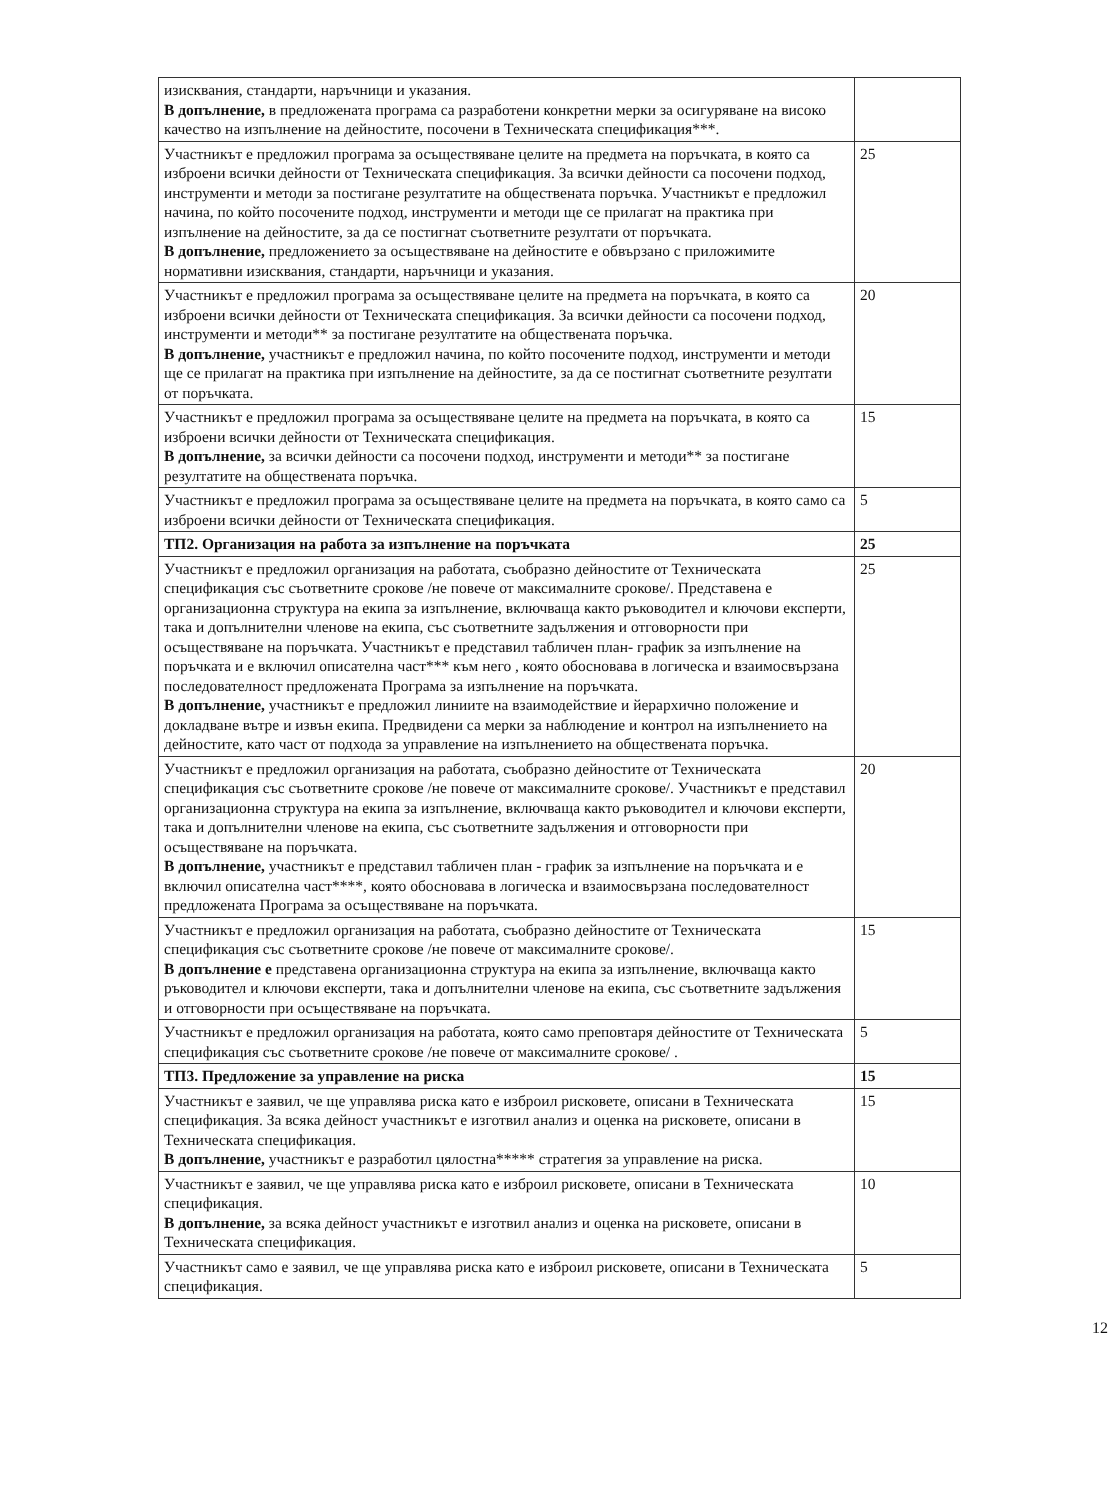| изисквания, стандарти, наръчници и указания. В допълнение, в предложената програма са разработени конкретни мерки за осигуряване на високо качество на изпълнение на дейностите, посочени в Техническата спецификация***. | |
| Участникът е предложил програма за осъществяване целите на предмета на поръчката, в която са изброени всички дейности от Техническата спецификация. За всички дейности са посочени подход, инструменти и методи за постигане резултатите на обществената поръчка. Участникът е предложил начина, по който посочените подход, инструменти и методи ще се прилагат на практика при изпълнение на дейностите, за да се постигнат съответните резултати от поръчката. В допълнение, предложението за осъществяване на дейностите е обвързано с приложимите нормативни изисквания, стандарти, наръчници и указания. | 25 |
| Участникът е предложил програма за осъществяване целите на предмета на поръчката, в която са изброени всички дейности от Техническата спецификация. За всички дейности са посочени подход, инструменти и методи** за постигане резултатите на обществената поръчка. В допълнение, участникът е предложил начина, по който посочените подход, инструменти и методи ще се прилагат на практика при изпълнение на дейностите, за да се постигнат съответните резултати от поръчката. | 20 |
| Участникът е предложил програма за осъществяване целите на предмета на поръчката, в която са изброени всички дейности от Техническата спецификация. В допълнение, за всички дейности са посочени подход, инструменти и методи** за постигане резултатите на обществената поръчка. | 15 |
| Участникът е предложил програма за осъществяване целите на предмета на поръчката, в която само са изброени всички дейности от Техническата спецификация. | 5 |
| ТП2. Организация на работа за изпълнение на поръчката | 25 |
| Участникът е предложил организация на работата, съобразно дейностите от Техническата спецификация със съответните срокове /не повече от максималните срокове/. Представена е организационна структура на екипа за изпълнение, включваща както ръководител и ключови експерти, така и допълнителни членове на екипа, със съответните задължения и отговорности при осъществяване на поръчката. Участникът е представил табличен план- график за изпълнение на поръчката и е включил описателна част*** към него , която обосновава в логическа и взаимосвързана последователност предложената Програма за изпълнение на поръчката. В допълнение, участникът е предложил линиите на взаимодействие и йерархично положение и докладване вътре и извън екипа. Предвидени са мерки за наблюдение и контрол на изпълнението на дейностите, като част от подхода за управление на изпълнението на обществената поръчка. | 25 |
| Участникът е предложил организация на работата, съобразно дейностите от Техническата спецификация със съответните срокове /не повече от максималните срокове/. Участникът е представил организационна структура на екипа за изпълнение, включваща както ръководител и ключови експерти, така и допълнителни членове на екипа, със съответните задължения и отговорности при осъществяване на поръчката. В допълнение, участникът е представил табличен план - график за изпълнение на поръчката и е включил описателна част****, която обосновава в логическа и взаимосвързана последователност предложената Програма за осъществяване на поръчката. | 20 |
| Участникът е предложил организация на работата, съобразно дейностите от Техническата спецификация със съответните срокове /не повече от максималните срокове/. В допълнение е представена организационна структура на екипа за изпълнение, включваща както ръководител и ключови експерти, така и допълнителни членове на екипа, със съответните задължения и отговорности при осъществяване на поръчката. | 15 |
| Участникът е предложил организация на работата, която само преповтаря дейностите от Техническата спецификация със съответните срокове /не повече от максималните срокове/ . | 5 |
| ТП3. Предложение за управление на риска | 15 |
| Участникът е заявил, че ще управлява риска като е изброил рисковете, описани в Техническата спецификация. За всяка дейност участникът е изготвил анализ и оценка на рисковете, описани в Техническата спецификация. В допълнение, участникът е разработил цялостна***** стратегия за управление на риска. | 15 |
| Участникът е заявил, че ще управлява риска като е изброил рисковете, описани в Техническата спецификация. В допълнение, за всяка дейност участникът е изготвил анализ и оценка на рисковете, описани в Техническата спецификация. | 10 |
| Участникът само е заявил, че ще управлява риска като е изброил рисковете, описани в Техническата спецификация. | 5 |
12